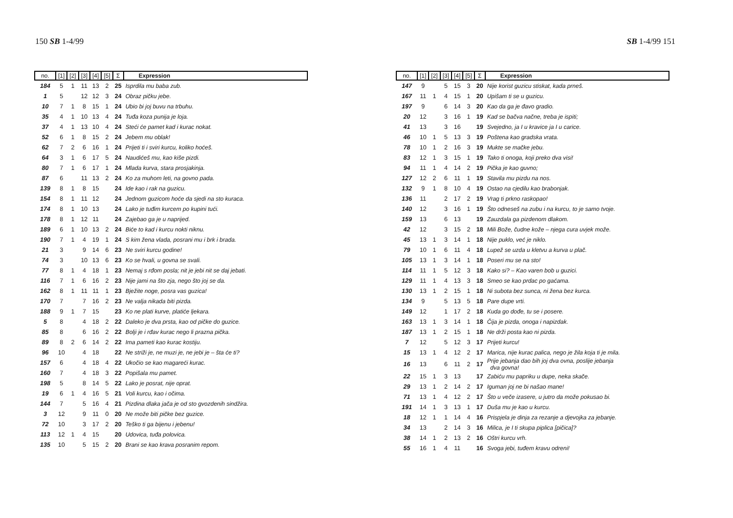150 SB 1-4/99
| no. | [1] | [2] | [3] | [4] | [5] | Σ | Expression |
| --- | --- | --- | --- | --- | --- | --- | --- |
| 184 | 5 | 1 | 11 | 13 | 2 | 25 | Isprdila mu baba zub. |
| 1 | 5 | | 12 | 12 | 3 | 24 | Obraz pičku jebe. |
| 10 | 7 | 1 | 8 | 15 | 1 | 24 | Ubio bi joj buvu na trbuhu. |
| 35 | 4 | 1 | 10 | 13 | 4 | 24 | Tuđa koza punija je loja. |
| 37 | 4 | 1 | 13 | 10 | 4 | 24 | Steći će pamet kad i kurac nokat. |
| 52 | 6 | 1 | 8 | 15 | 2 | 24 | Jebem mu oblak! |
| 62 | 7 | 2 | 6 | 16 | 1 | 24 | Prijeti ti i sviri kurcu, koliko hoćeš. |
| 64 | 3 | 1 | 6 | 17 | 5 | 24 | Naudićeš mu, kao kiše pizdi. |
| 80 | 7 | 1 | 6 | 17 | 1 | 24 | Mlada kurva, stara prosjakinja. |
| 87 | 6 | | 11 | 13 | 2 | 24 | Ko za muhom leti, na govno pada. |
| 139 | 8 | 1 | 8 | 15 | | 24 | Ide kao i rak na guzicu. |
| 154 | 8 | 1 | 11 | 12 | | 24 | Jednom guzicom hoće da sjedi na sto kuraca. |
| 174 | 8 | 1 | 10 | 13 | | 24 | Lako je tuđim kurcem po kupini tući. |
| 178 | 8 | 1 | 12 | 11 | | 24 | Zajebao ga je u naprijed. |
| 189 | 6 | 1 | 10 | 13 | 2 | 24 | Biće to kad i kurcu nokti niknu. |
| 190 | 7 | 1 | 4 | 19 | 1 | 24 | S kim žena vlada, posrani mu i brk i brada. |
| 21 | 3 | | 9 | 14 | 6 | 23 | Ne sviri kurcu godine! |
| 74 | 3 | | 10 | 13 | 6 | 23 | Ko se hvali, u govna se svali. |
| 77 | 8 | 1 | 4 | 18 | 1 | 23 | Nemaj s rđom posla; nit je jebi nit se daj jebati. |
| 116 | 7 | 1 | 6 | 16 | 2 | 23 | Nije jami na što zja, nego što joj se da. |
| 162 | 8 | 1 | 11 | 11 | 1 | 23 | Bježite noge, posra vas guzica! |
| 170 | 7 | | 7 | 16 | 2 | 23 | Ne valja nikada biti pizda. |
| 188 | 9 | 1 | 7 | 15 | | 23 | Ko ne plati kurve, platiće ljekara. |
| 5 | 8 | | 4 | 18 | 2 | 22 | Daleko je dva prsta, kao od pičke do guzice. |
| 85 | 8 | | 6 | 16 | 2 | 22 | Bolji je i rđav kurac nego li prazna pička. |
| 89 | 8 | 2 | 6 | 14 | 2 | 22 | Ima pameti kao kurac kostiju. |
| 96 | 10 | | 4 | 18 | | 22 | Ne striži je, ne muzi je, ne jebi je – šta će ti? |
| 157 | 6 | | 4 | 18 | 4 | 22 | Ukočio se kao magareći kurac. |
| 160 | 7 | | 4 | 18 | 3 | 22 | Popišala mu pamet. |
| 198 | 5 | | 8 | 14 | 5 | 22 | Lako je posrat, nije oprat. |
| 19 | 6 | 1 | 4 | 16 | 5 | 21 | Voli kurcu, kao i očima. |
| 144 | 7 | | 5 | 16 | 4 | 21 | Pizdina dlaka jača je od sto gvozdenih sindžira. |
| 3 | 12 | | 9 | 11 | 0 | 20 | Ne može biti pičke bez guzice. |
| 72 | 10 | | 3 | 17 | 2 | 20 | Teško ti ga bijenu i jebenu! |
| 113 | 12 | 1 | 4 | 15 | | 20 | Udovica, tuđa polovica. |
| 135 | 10 | | 5 | 15 | 2 | 20 | Brani se kao krava posranim repom. |
SB 1-4/99 151
| no. | [1] | [2] | [3] | [4] | [5] | Σ | Expression |
| --- | --- | --- | --- | --- | --- | --- | --- |
| 147 | 9 | | 5 | 15 | 3 | 20 | Nije korist guzicu stiskat, kada prneš. |
| 167 | 11 | 1 | 4 | 15 | 1 | 20 | Upišam ti se u guzicu. |
| 197 | 9 | | 6 | 14 | 3 | 20 | Kao da ga je đavo gradio. |
| 20 | 12 | | 3 | 16 | 1 | 19 | Kad se bačva načne, treba je ispiti; |
| 41 | 13 | | 3 | 16 | | 19 | Svejedno, ja I u kravice ja I u carice. |
| 46 | 10 | 1 | 5 | 13 | 3 | 19 | Poštena kao gradska vrata. |
| 78 | 10 | 1 | 2 | 16 | 3 | 19 | Mukte se mačke jebu. |
| 83 | 12 | 1 | 3 | 15 | 1 | 19 | Tako ti onoga, koji preko dva visi! |
| 94 | 11 | 1 | 4 | 14 | 2 | 19 | Pička je kao guvno; |
| 127 | 12 | 2 | 6 | 11 | 1 | 19 | Stavila mu pizdu na nos. |
| 132 | 9 | 1 | 8 | 10 | 4 | 19 | Ostao na cjedilu kao brabonjak. |
| 136 | 11 | | 2 | 17 | 2 | 19 | Vrag ti prkno raskopao! |
| 140 | 12 | | 3 | 16 | 1 | 19 | Što odneseš na zubu i na kurcu, to je samo tvoje. |
| 159 | 13 | | 6 | 13 | | 19 | Zauzdala ga pizdenom dlakom. |
| 42 | 12 | | 3 | 15 | 2 | 18 | Mili Bože, čudne kože – njega cura uvjek može. |
| 45 | 13 | 1 | 3 | 14 | 1 | 18 | Nije puklo, već je niklo. |
| 79 | 10 | 1 | 6 | 11 | 4 | 18 | Lupež se uzda u kletvu a kurva u plač. |
| 105 | 13 | 1 | 3 | 14 | 1 | 18 | Poseri mu se na sto! |
| 114 | 11 | 1 | 5 | 12 | 3 | 18 | Kako si? – Kao varen bob u guzici. |
| 129 | 11 | 1 | 4 | 13 | 3 | 18 | Smeo se kao prdac po gaćama. |
| 130 | 13 | 1 | 2 | 15 | 1 | 18 | Ni subota bez sunca, ni žena bez kurca. |
| 134 | 9 | | 5 | 13 | 5 | 18 | Pare dupe vrti. |
| 149 | 12 | | 1 | 17 | 2 | 18 | Kuda go dođe, tu se i posere. |
| 163 | 13 | 1 | 3 | 14 | 1 | 18 | Čija je pizda, onoga i napizdak. |
| 187 | 13 | 1 | 2 | 15 | 1 | 18 | Ne drži posta kao ni pizda. |
| 7 | 12 | | 5 | 12 | 3 | 17 | Prijeti kurcu! |
| 15 | 13 | 1 | 4 | 12 | 2 | 17 | Marica, nije kurac palica, nego je žila koja ti je mila. |
| 16 | 13 | | 6 | 11 | 2 | 17 | Prije jebanja dao bih joj dva ovna, poslije jebanja dva govna! |
| 22 | 15 | 1 | 3 | 13 | | 17 | Zabiću mu papriku u dupe, neka skače. |
| 29 | 13 | 1 | 2 | 14 | 2 | 17 | Iguman joj ne bi našao mane! |
| 71 | 13 | 1 | 4 | 12 | 2 | 17 | Što u veče izasere, u jutro da može pokusao bi. |
| 191 | 14 | 1 | 3 | 13 | 1 | 17 | Duša mu je kao u kurcu. |
| 18 | 12 | 1 | 1 | 14 | 4 | 16 | Prispjela je dinja za rezanje a djevojka za jebanje. |
| 34 | 13 | | 2 | 14 | 3 | 16 | Milica, je I ti skupa piplica [pičica]? |
| 38 | 14 | 1 | 2 | 13 | 2 | 16 | Oštri kurcu vrh. |
| 55 | 16 | 1 | 4 | 11 | | 16 | Svoga jebi, tuđem kravu odreni! |